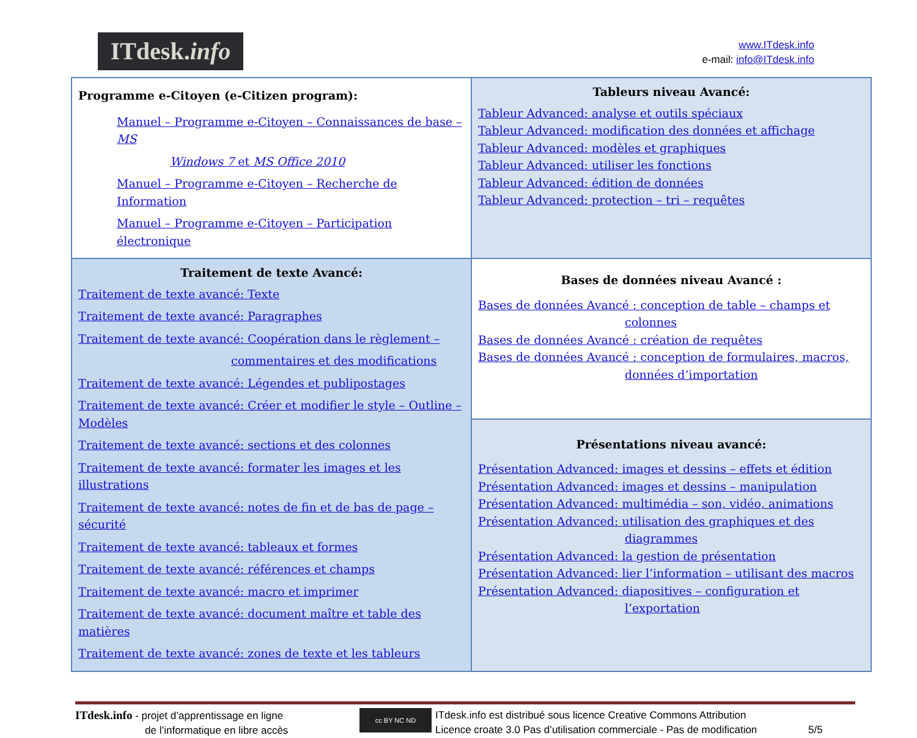ITdesk.info
www.ITdesk.info
e-mail: info@ITdesk.info
| Programme e-Citoyen (e-Citizen program): Manuel – Programme e-Citoyen – Connaissances de base – MS Windows 7 et MS Office 2010 Manuel – Programme e-Citoyen – Recherche de Information Manuel – Programme e-Citoyen – Participation électronique | Tableurs niveau Avancé: Tableur Advanced: analyse et outils spéciaux Tableur Advanced: modification des données et affichage Tableur Advanced: modèles et graphiques Tableur Advanced: utiliser les fonctions Tableur Advanced: édition de données Tableur Advanced: protection – tri – requêtes |
| Traitement de texte Avancé: Traitement de texte avancé: Texte Traitement de texte avancé: Paragraphes Traitement de texte avancé: Coopération dans le règlement – commentaires et des modifications Traitement de texte avancé: Légendes et publipostages Traitement de texte avancé: Créer et modifier le style – Outline – Modèles Traitement de texte avancé: sections et des colonnes Traitement de texte avancé: formater les images et les illustrations Traitement de texte avancé: notes de fin et de bas de page – sécurité Traitement de texte avancé: tableaux et formes Traitement de texte avancé: références et champs Traitement de texte avancé: macro et imprimer Traitement de texte avancé: document maître et table des matières Traitement de texte avancé: zones de texte et les tableurs | Bases de données niveau Avancé : Bases de données Avancé : conception de table – champs et colonnes Bases de données Avancé : création de requêtes Bases de données Avancé : conception de formulaires, macros, données d’importation |
| | Présentations niveau avancé: Présentation Advanced: images et dessins – effets et édition Présentation Advanced: images et dessins – manipulation Présentation Advanced: multimédia – son, vidéo, animations Présentation Advanced: utilisation des graphiques et des diagrammes Présentation Advanced: la gestion de présentation Présentation Advanced: lier l’information – utilisant des macros Présentation Advanced: diapositives – configuration et l’exportation |
ITdesk.info - projet d’apprentissage en ligne
de l’informatique en libre accès
cc BY NC ND
ITdesk.info est distribué sous licence Creative Commons Attribution
Licence croate 3.0 Pas d’utilisation commerciale - Pas de modification
5/5